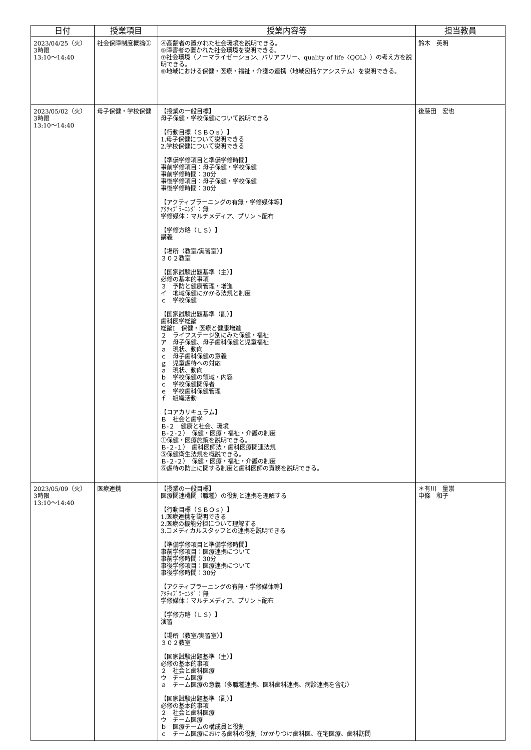| 日付 | 授業項目 | 授業内容等 | 担当教員 |
| --- | --- | --- | --- |
| 2023/04/25（火） 3時限 13:10〜14:40 | 社会保障制度概論② | ④高齢者の置かれた社会環境を説明できる。 ⑤障害者の置かれた社会環境を説明できる。 ⑦社会環境（ノーマライゼーション、バリアフリー、quality of life〈QOL〉）の考え方を説明できる。 ⑧地域における保健・医療・福祉・介護の連携（地域包括ケアシステム）を説明できる。 | 鈴木 英明 |
| 2023/05/02（火） 3時限 13:10〜14:40 | 母子保健・学校保健 | 【授業の一般目標】 母子保健・学校保健について説明できる 【行動目標（ＳＢＯｓ）】 1.母子保健について説明できる 2.学校保健について説明できる 【準備学修項目と準備学修時間】 事前学修項目：母子保健・学校保健 事前学修時間：30分 事後学修項目：母子保健・学校保健 事後学修時間：30分 【アクティブラーニングの有無・学修媒体等】 ｱｸﾃｨﾌﾞﾗｰﾆﾝｸﾞ：無 学修媒体：マルチメディア、プリント配布 【学修方略（ＬＳ）】 講義 【場所（教室/実習室）】 ３０２教室 【国家試験出題基準（主）】 必修の基本的事項 ３ 予防と健康管理・増進 イ 地域保健にかかる法規と制度 ｃ 学校保健 【国家試験出題基準（副）】 歯科医学総論 総論Ⅰ 保健・医療と健康増進 ２ ライフステージ別にみた保健・福祉 ア 母子保健、母子歯科保健と児童福祉 ａ 現状、動向 ｃ 母子歯科保健の意義 ｇ 児童虐待への対応 ａ 現状、動向 ｂ 学校保健の領域・内容 ｃ 学校保健関係者 ｅ 学校歯科保健管理 ｆ 組織活動 【コアカリキュラム】 Ｂ 社会と歯学 Ｂ-２ 健康と社会、環境 Ｂ-２-２） 保健・医療・福祉・介護の制度 ①保健・医療施策を説明できる。 Ｂ-２-１） 歯科医師法・歯科医療関連法規 ⑤保健衛生法規を概説できる。 Ｂ-２-２） 保健・医療・福祉・介護の制度 ⑥虐待の防止に関する制度と歯科医師の責務を説明できる。 | 後藤田 宏也 |
| 2023/05/09（火） 3時限 13:10〜14:40 | 医療連携 | 【授業の一般目標】 医療関連機関（職種）の役割と連携を理解する 【行動目標（ＳＢＯｓ）】 1.医療連携を説明できる 2.医療の機能分担について理解する 3.コメディカルスタッフとの連携を説明できる 【準備学修項目と準備学修時間】 事前学修項目：医療連携について 事前学修時間：30分 事後学修項目：医療連携について 事後学修時間：30分 【アクティブラーニングの有無・学修媒体等】 ｱｸﾃｨﾌﾞﾗｰﾆﾝｸﾞ：無 学修媒体：マルチメディア、プリント配布 【学修方略（ＬＳ）】 演習 【場所（教室/実習室）】 ３０２教室 【国家試験出題基準（主）】 必修の基本的事項 ２ 社会と歯科医療 ウ チーム医療 ａ チーム医療の意義（多職種連携、医科歯科連携、病診連携を含む） 【国家試験出題基準（副）】 必修の基本的事項 ２ 社会と歯科医療 ウ チーム医療 ｂ 医療チームの構成員と役割 ｃ チーム医療における歯科の役割（かかりつけ歯科医、在宅医療、歯科訪問 | ＊有川 量崇 中條 和子 |